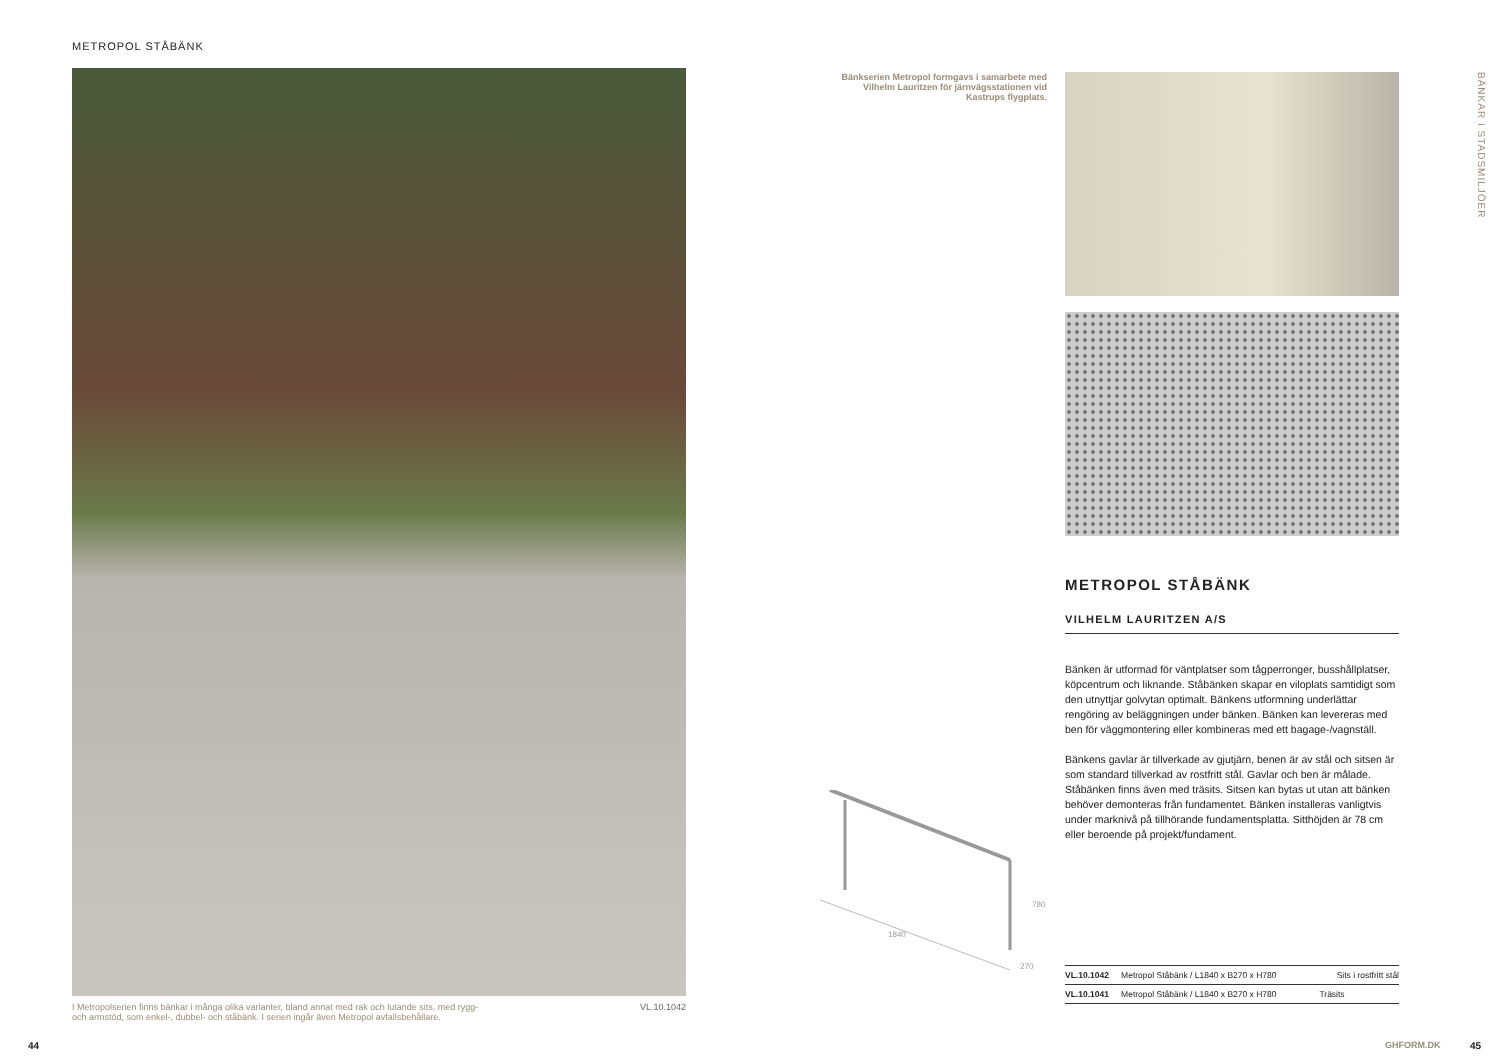METROPOL STÅBÄNK
I Metropolserien finns bänkar i många olika varianter, bland annat med rak och lutande sits, med rygg-
och armstöd, som enkel-, dubbel- och ståbänk. I serien ingår även Metropol avfallsbehållare. VL.10.1042
44
Bänkserien Metropol formgavs i samarbete med Vilhelm Lauritzen för järnvägsstationen vid Kastrups flygplats.
METROPOL STÅBÄNK
VILHELM LAURITZEN A/S
Bänken är utformad för väntplatser som tågperronger, busshållplatser, köpcentrum och liknande. Ståbänken skapar en viloplats samtidigt som den utnyttjar golvytan optimalt. Bänkens utformning underlättar rengöring av beläggningen under bänken. Bänken kan levereras med ben för väggmontering eller kombineras med ett bagage-/vagnställ.
Bänkens gavlar är tillverkade av gjutjärn, benen är av stål och sitsen är som standard tillverkad av rostfritt stål. Gavlar och ben är målade. Ståbänken finns även med träsits. Sitsen kan bytas ut utan att bänken behöver demonteras från fundamentet. Bänken installeras vanligtvis under marknivå på tillhörande fundamentsplatta. Sitthöjden är 78 cm eller beroende på projekt/fundament.
780
1840
270
| VL.10.1042 | Metropol Ståbänk / L1840 x B270 x H780 | Sits i rostfritt stål |
| VL.10.1041 | Metropol Ståbänk / L1840 x B270 x H780 | Träsits |
BÄNKAR I STADSMILJÖER
GHFORM.DK 45